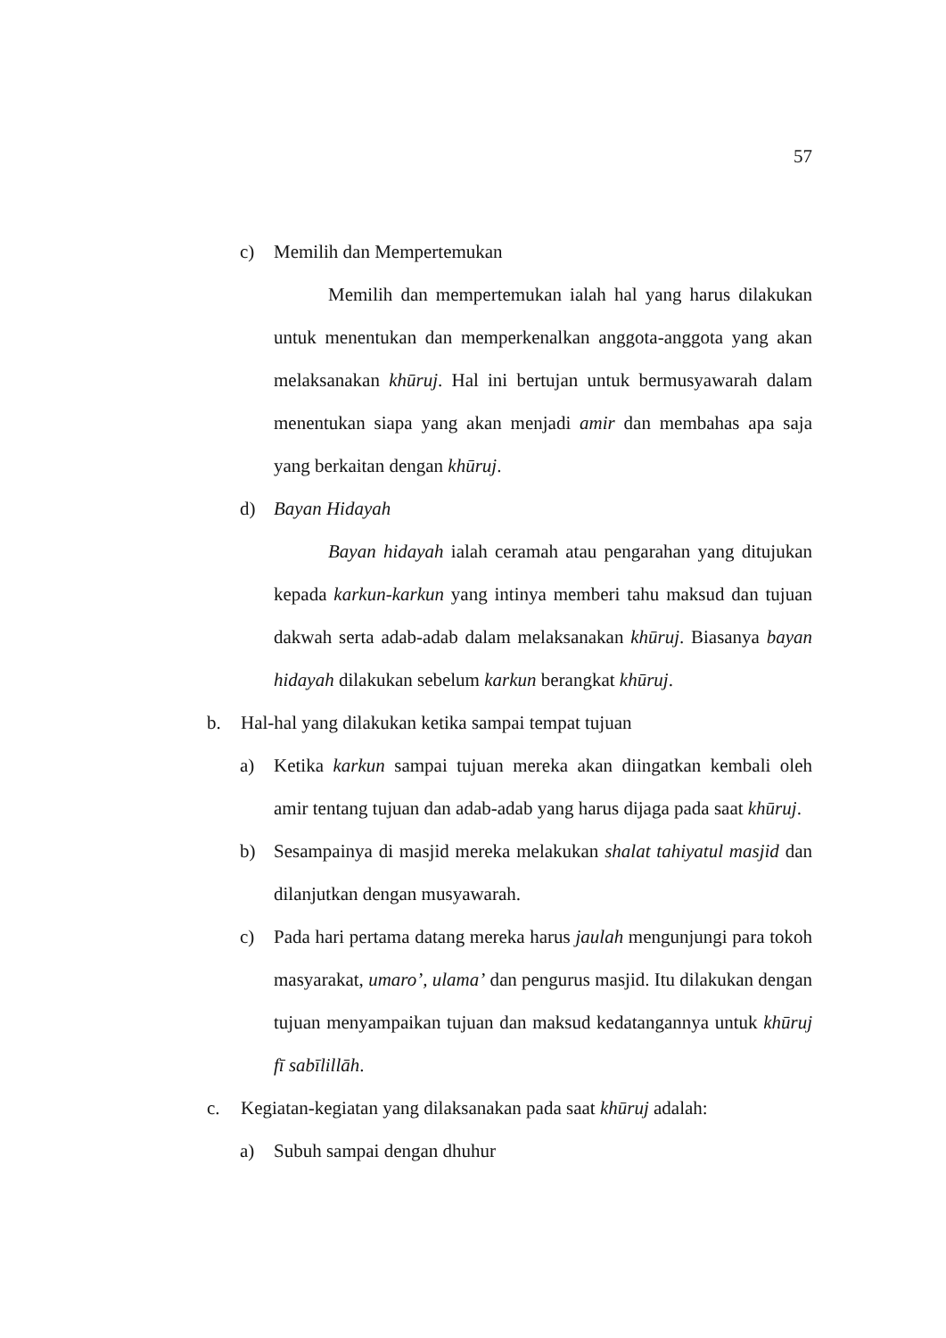57
c) Memilih dan Mempertemukan
Memilih dan mempertemukan ialah hal yang harus dilakukan untuk menentukan dan memperkenalkan anggota-anggota yang akan melaksanakan khūruj. Hal ini bertujan untuk bermusyawarah dalam menentukan siapa yang akan menjadi amir dan membahas apa saja yang berkaitan dengan khūruj.
d) Bayan Hidayah
Bayan hidayah ialah ceramah atau pengarahan yang ditujukan kepada karkun-karkun yang intinya memberi tahu maksud dan tujuan dakwah serta adab-adab dalam melaksanakan khūruj. Biasanya bayan hidayah dilakukan sebelum karkun berangkat khūruj.
b. Hal-hal yang dilakukan ketika sampai tempat tujuan
a) Ketika karkun sampai tujuan mereka akan diingatkan kembali oleh amir tentang tujuan dan adab-adab yang harus dijaga pada saat khūruj.
b) Sesampainya di masjid mereka melakukan shalat tahiyatul masjid dan dilanjutkan dengan musyawarah.
c) Pada hari pertama datang mereka harus jaulah mengunjungi para tokoh masyarakat, umaro’, ulama’ dan pengurus masjid. Itu dilakukan dengan tujuan menyampaikan tujuan dan maksud kedatangannya untuk khūruj fī sabīlillāh.
c. Kegiatan-kegiatan yang dilaksanakan pada saat khūruj adalah:
a) Subuh sampai dengan dhuhur